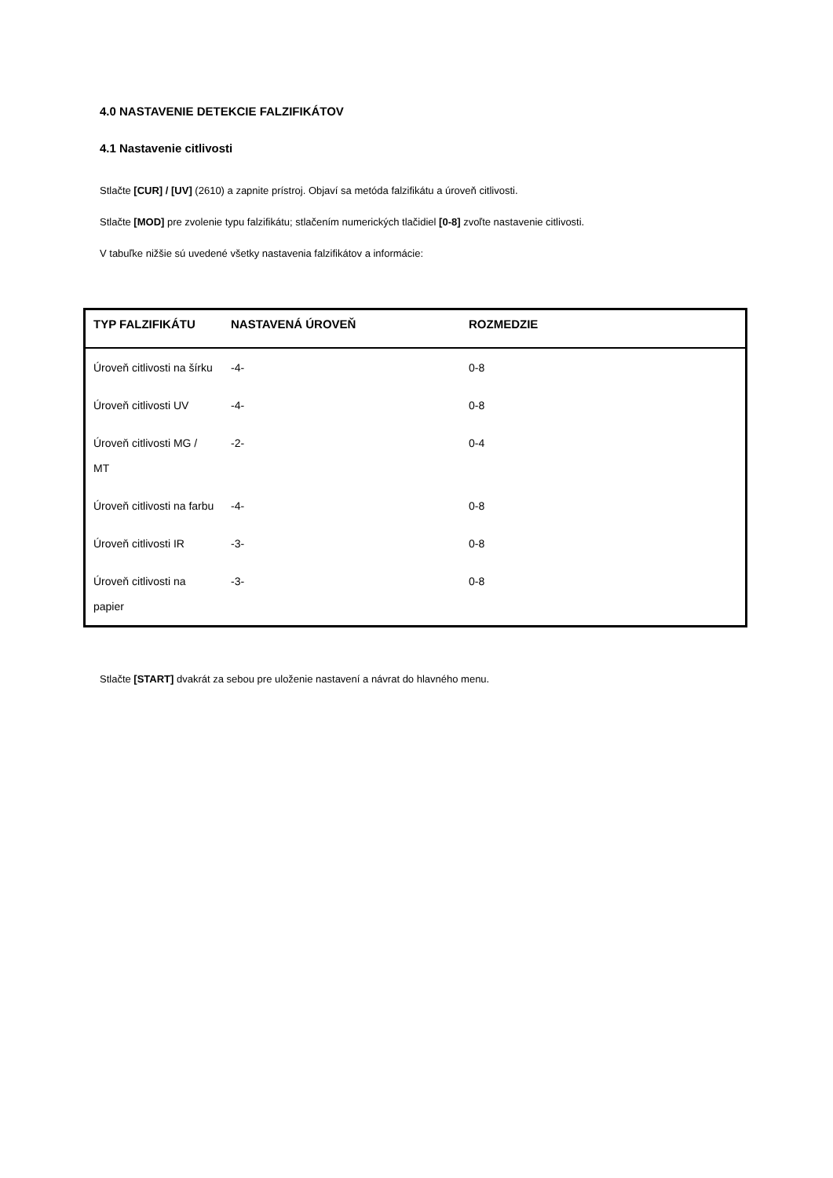4.0 NASTAVENIE DETEKCIE FALZIFIKÁTOV
4.1 Nastavenie citlivosti
Stlačte [CUR] / [UV] (2610) a zapnite prístroj. Objaví sa metóda falzifikátu a úroveň citlivosti.
Stlačte [MOD] pre zvolenie typu falzifikátu; stlačením numerických tlačidiel [0-8] zvoľte nastavenie citlivosti.
V tabuľke nižšie sú uvedené všetky nastavenia falzifikátov a informácie:
| TYP FALZIFIKÁTU | NASTAVENÁ ÚROVEŇ | ROZMEDZIE |
| --- | --- | --- |
| Úroveň citlivosti na šírku | -4- | 0-8 |
| Úroveň citlivosti UV | -4- | 0-8 |
| Úroveň citlivosti MG / MT | -2- | 0-4 |
| Úroveň citlivosti na farbu | -4- | 0-8 |
| Úroveň citlivosti IR | -3- | 0-8 |
| Úroveň citlivosti na papier | -3- | 0-8 |
Stlačte [START] dvakrát za sebou pre uloženie nastavení a návrat do hlavného menu.